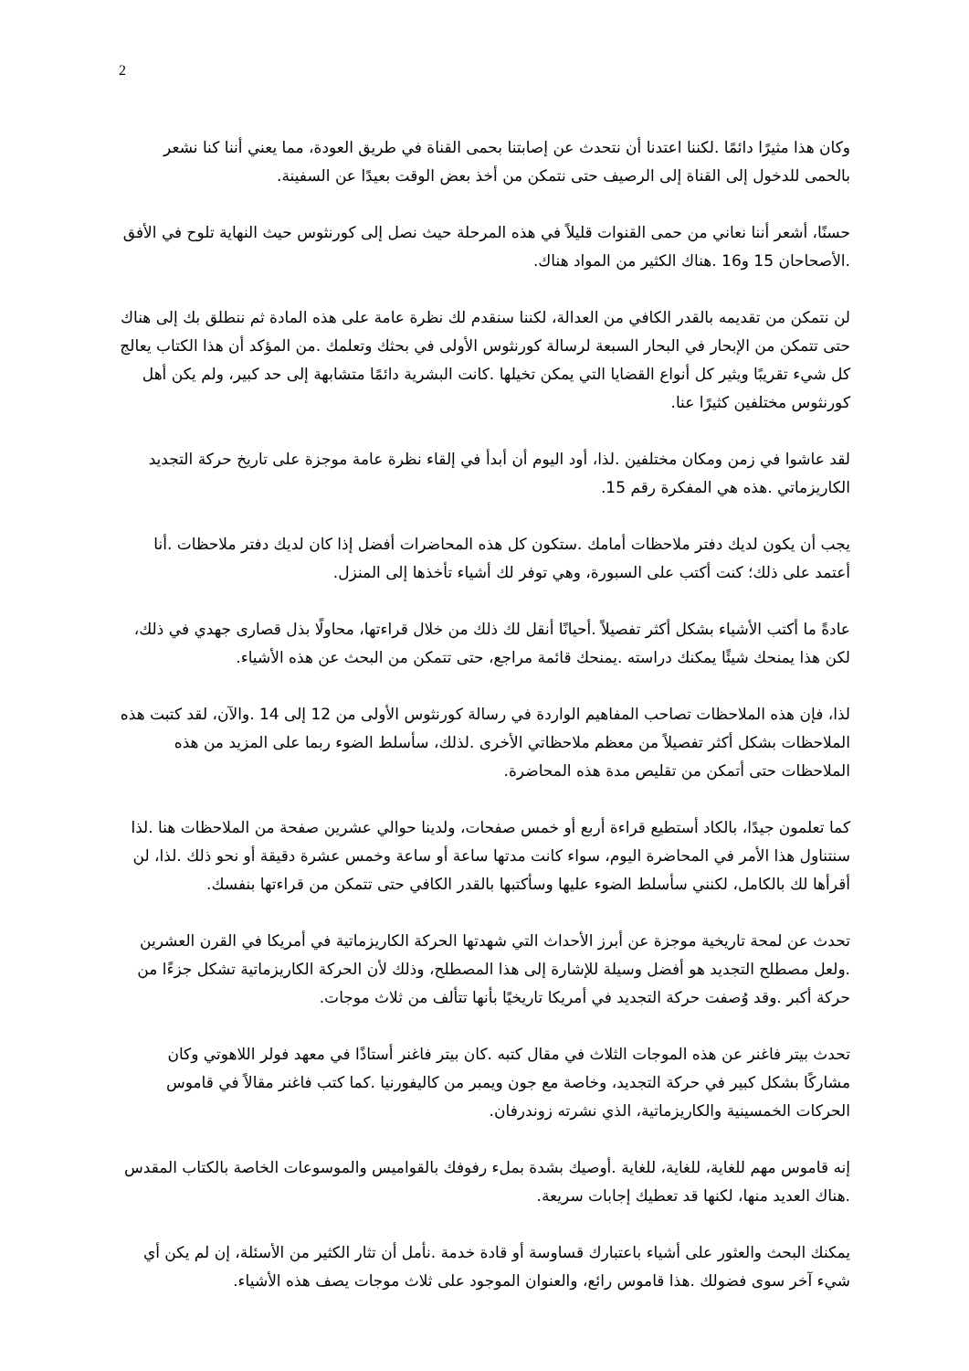2
وكان هذا مثيرًا دائمًا .لكننا اعتدنا أن نتحدث عن إصابتنا بحمى القناة في طريق العودة، مما يعني أننا كنا نشعر بالحمى للدخول إلى القناة إلى الرصيف حتى نتمكن من أخذ بعض الوقت بعيدًا عن السفينة.
حسنًا، أشعر أننا نعاني من حمى القنوات قليلاً في هذه المرحلة حيث نصل إلى كورنثوس حيث النهاية تلوح في الأفق .الأصحاحان 15 و16 .هناك الكثير من المواد هناك.
لن نتمكن من تقديمه بالقدر الكافي من العدالة، لكننا سنقدم لك نظرة عامة على هذه المادة ثم ننطلق بك إلى هناك حتى تتمكن من الإبحار في البحار السبعة لرسالة كورنثوس الأولى في بحثك وتعلمك .من المؤكد أن هذا الكتاب يعالج كل شيء تقريبًا ويثير كل أنواع القضايا التي يمكن تخيلها .كانت البشرية دائمًا متشابهة إلى حد كبير، ولم يكن أهل كورنثوس مختلفين كثيرًا عنا.
لقد عاشوا في زمن ومكان مختلفين .لذا، أود اليوم أن أبدأ في إلقاء نظرة عامة موجزة على تاريخ حركة التجديد الكاريزماتي .هذه هي المفكرة رقم 15.
يجب أن يكون لديك دفتر ملاحظات أمامك .ستكون كل هذه المحاضرات أفضل إذا كان لديك دفتر ملاحظات .أنا أعتمد على ذلك؛ كنت أكتب على السبورة، وهي توفر لك أشياء تأخذها إلى المنزل.
عادةً ما أكتب الأشياء بشكل أكثر تفصيلاً .أحيانًا أنقل لك ذلك من خلال قراءتها، محاولًا بذل قصارى جهدي في ذلك، لكن هذا يمنحك شيئًا يمكنك دراسته .يمنحك قائمة مراجع، حتى تتمكن من البحث عن هذه الأشياء.
لذا، فإن هذه الملاحظات تصاحب المفاهيم الواردة في رسالة كورنثوس الأولى من 12 إلى 14 .والآن، لقد كتبت هذه الملاحظات بشكل أكثر تفصيلاً من معظم ملاحظاتي الأخرى .لذلك، سأسلط الضوء ربما على المزيد من هذه الملاحظات حتى أتمكن من تقليص مدة هذه المحاضرة.
كما تعلمون جيدًا، بالكاد أستطيع قراءة أربع أو خمس صفحات، ولدينا حوالي عشرين صفحة من الملاحظات هنا .لذا سنتناول هذا الأمر في المحاضرة اليوم، سواء كانت مدتها ساعة أو ساعة وخمس عشرة دقيقة أو نحو ذلك .لذا، لن أقرأها لك بالكامل، لكنني سأسلط الضوء عليها وسأكتبها بالقدر الكافي حتى تتمكن من قراءتها بنفسك.
تحدث عن لمحة تاريخية موجزة عن أبرز الأحداث التي شهدتها الحركة الكاريزماتية في أمريكا في القرن العشرين .ولعل مصطلح التجديد هو أفضل وسيلة للإشارة إلى هذا المصطلح، وذلك لأن الحركة الكاريزماتية تشكل جزءًا من حركة أكبر .وقد وُصفت حركة التجديد في أمريكا تاريخيًا بأنها تتألف من ثلاث موجات.
تحدث بيتر فاغنر عن هذه الموجات الثلاث في مقال كتبه .كان بيتر فاغنر أستاذًا في معهد فولر اللاهوتي وكان مشاركًا بشكل كبير في حركة التجديد، وخاصة مع جون ويمبر من كاليفورنيا .كما كتب فاغنر مقالاً في قاموس الحركات الخمسينية والكاريزماتية، الذي نشرته زوندرفان.
إنه قاموس مهم للغاية، للغاية، للغاية .أوصيك بشدة بملء رفوفك بالقواميس والموسوعات الخاصة بالكتاب المقدس .هناك العديد منها، لكنها قد تعطيك إجابات سريعة.
يمكنك البحث والعثور على أشياء باعتبارك قساوسة أو قادة خدمة .نأمل أن تثار الكثير من الأسئلة، إن لم يكن أي شيء آخر سوى فضولك .هذا قاموس رائع، والعنوان الموجود على ثلاث موجات يصف هذه الأشياء.